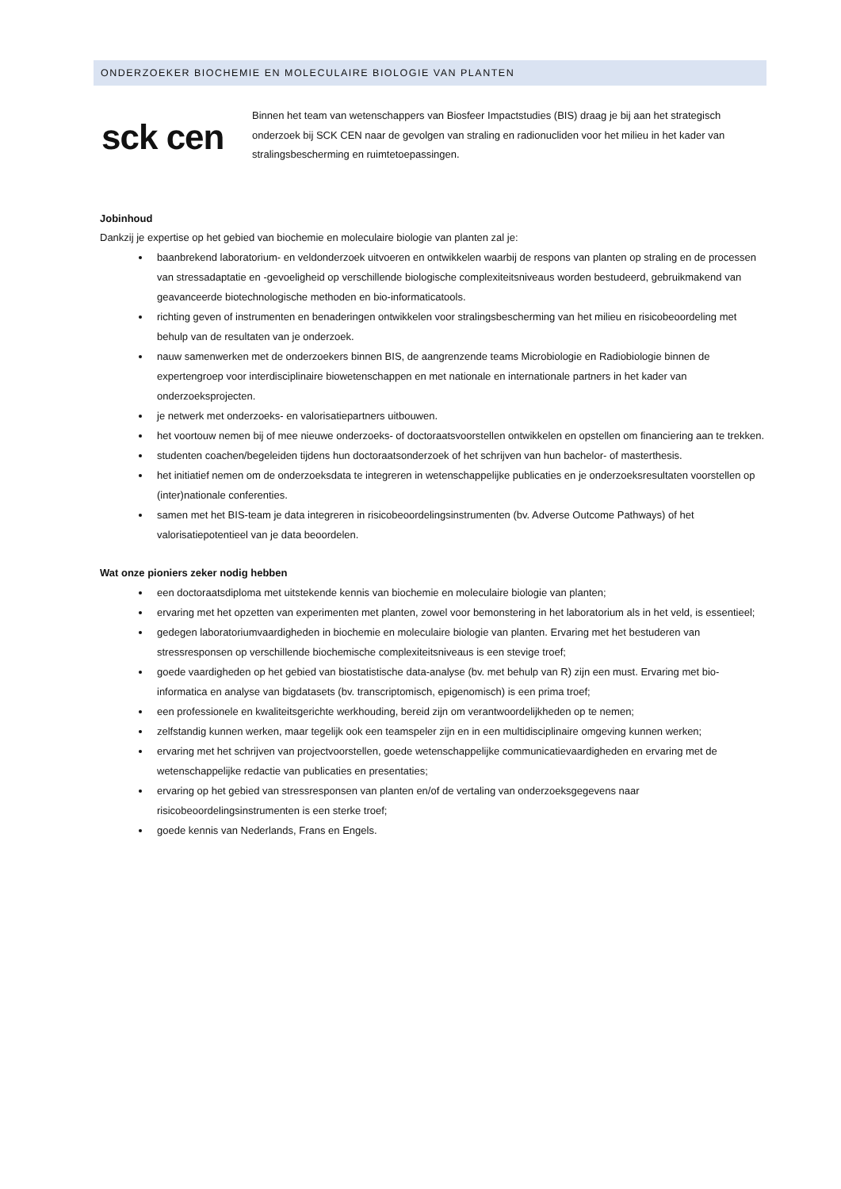ONDERZOEKER BIOCHEMIE EN MOLECULAIRE BIOLOGIE VAN PLANTEN
sck cen
Binnen het team van wetenschappers van Biosfeer Impactstudies (BIS) draag je bij aan het strategisch onderzoek bij SCK CEN naar de gevolgen van straling en radionucliden voor het milieu in het kader van stralingsbescherming en ruimtetoepassingen.
Jobinhoud
Dankzij je expertise op het gebied van biochemie en moleculaire biologie van planten zal je:
baanbrekend laboratorium- en veldonderzoek uitvoeren en ontwikkelen waarbij de respons van planten op straling en de processen van stressadaptatie en -gevoeligheid op verschillende biologische complexiteitsniveaus worden bestudeerd, gebruikmakend van geavanceerde biotechnologische methoden en bio-informaticatools.
richting geven of instrumenten en benaderingen ontwikkelen voor stralingsbescherming van het milieu en risicobeoordeling met behulp van de resultaten van je onderzoek.
nauw samenwerken met de onderzoekers binnen BIS, de aangrenzende teams Microbiologie en Radiobiologie binnen de expertengroep voor interdisciplinaire biowetenschappen en met nationale en internationale partners in het kader van onderzoeksprojecten.
je netwerk met onderzoeks- en valorisatiepartners uitbouwen.
het voortouw nemen bij of mee nieuwe onderzoeks- of doctoraatsvoorstellen ontwikkelen en opstellen om financiering aan te trekken.
studenten coachen/begeleiden tijdens hun doctoraatsonderzoek of het schrijven van hun bachelor- of masterthesis.
het initiatief nemen om de onderzoeksdata te integreren in wetenschappelijke publicaties en je onderzoeksresultaten voorstellen op (inter)nationale conferenties.
samen met het BIS-team je data integreren in risicobeoordelingsinstrumenten (bv. Adverse Outcome Pathways) of het valorisatiepotentieel van je data beoordelen.
Wat onze pioniers zeker nodig hebben
een doctoraatsdiploma met uitstekende kennis van biochemie en moleculaire biologie van planten;
ervaring met het opzetten van experimenten met planten, zowel voor bemonstering in het laboratorium als in het veld, is essentieel;
gedegen laboratoriumvaardigheden in biochemie en moleculaire biologie van planten. Ervaring met het bestuderen van stressresponsen op verschillende biochemische complexiteitsniveaus is een stevige troef;
goede vaardigheden op het gebied van biostatistische data-analyse (bv. met behulp van R) zijn een must. Ervaring met bio-informatica en analyse van bigdatasets (bv. transcriptomisch, epigenomisch) is een prima troef;
een professionele en kwaliteitsgerichte werkhouding, bereid zijn om verantwoordelijkheden op te nemen;
zelfstandig kunnen werken, maar tegelijk ook een teamspeler zijn en in een multidisciplinaire omgeving kunnen werken;
ervaring met het schrijven van projectvoorstellen, goede wetenschappelijke communicatievaardigheden en ervaring met de wetenschappelijke redactie van publicaties en presentaties;
ervaring op het gebied van stressresponsen van planten en/of de vertaling van onderzoeksgegevens naar risicobeoordelingsinstrumenten is een sterke troef;
goede kennis van Nederlands, Frans en Engels.